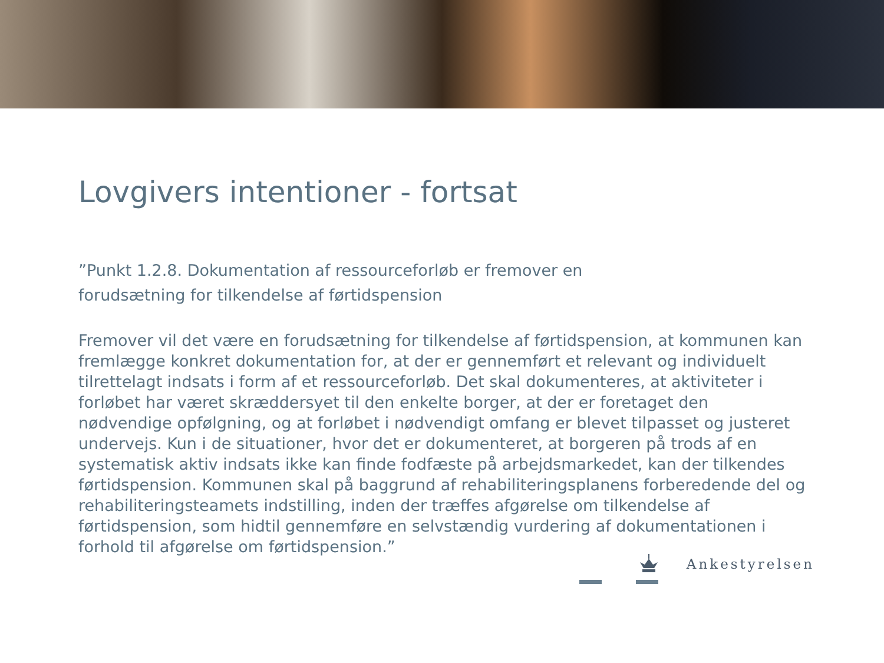Lovgivers intentioner - fortsat
”Punkt 1.2.8. Dokumentation af ressourceforløb er fremover en
forudsætning for tilkendelse af førtidspension
Fremover vil det være en forudsætning for tilkendelse af førtidspension, at kommunen kan fremlægge konkret dokumentation for, at der er gennemført et relevant og individuelt tilrettelagt indsats i form af et ressourceforløb. Det skal dokumenteres, at aktiviteter i forløbet har været skræddersyet til den enkelte borger, at der er foretaget den nødvendige opfølgning, og at forløbet i nødvendigt omfang er blevet tilpasset og justeret undervejs. Kun i de situationer, hvor det er dokumenteret, at borgeren på trods af en systematisk aktiv indsats ikke kan finde fodfæste på arbejdsmarkedet, kan der tilkendes førtidspension. Kommunen skal på baggrund af rehabiliteringsplanens forberedende del og rehabiliteringsteamets indstilling, inden der træffes afgørelse om tilkendelse af førtidspension, som hidtil gennemføre en selvstændig vurdering af dokumentationen i forhold til afgørelse om førtidspension.”
Ankestyrelsen